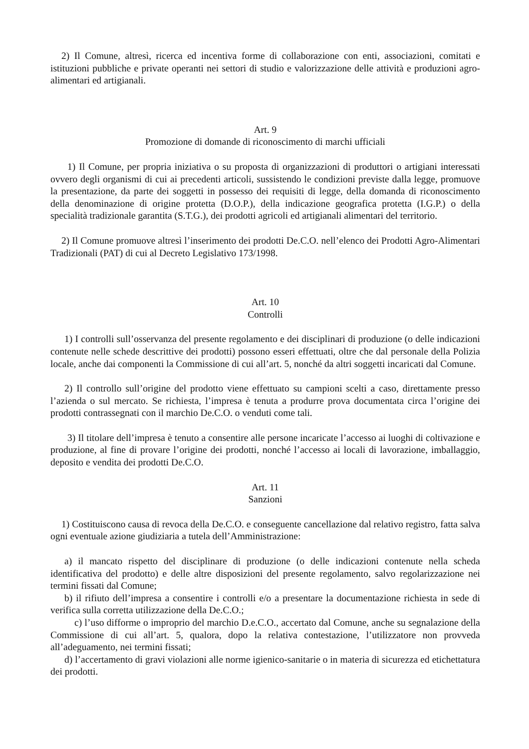2) Il Comune, altresì, ricerca ed incentiva forme di collaborazione con enti, associazioni, comitati e istituzioni pubbliche e private operanti nei settori di studio e valorizzazione delle attività e produzioni agro-alimentari ed artigianali.
Art. 9
Promozione di domande di riconoscimento di marchi ufficiali
1) Il Comune, per propria iniziativa o su proposta di organizzazioni di produttori o artigiani interessati ovvero degli organismi di cui ai precedenti articoli, sussistendo le condizioni previste dalla legge, promuove la presentazione, da parte dei soggetti in possesso dei requisiti di legge, della domanda di riconoscimento della denominazione di origine protetta (D.O.P.), della indicazione geografica protetta (I.G.P.) o della specialità tradizionale garantita (S.T.G.), dei prodotti agricoli ed artigianali alimentari del territorio.
2) Il Comune promuove altresì l’inserimento dei prodotti De.C.O. nell’elenco dei Prodotti Agro-Alimentari Tradizionali (PAT) di cui al Decreto Legislativo 173/1998.
Art. 10
Controlli
1) I controlli sull’osservanza del presente regolamento e dei disciplinari di produzione (o delle indicazioni contenute nelle schede descrittive dei prodotti) possono esseri effettuati, oltre che dal personale della Polizia locale, anche dai componenti la Commissione di cui all’art. 5, nonché da altri soggetti incaricati dal Comune.
2) Il controllo sull’origine del prodotto viene effettuato su campioni scelti a caso, direttamente presso l’azienda o sul mercato. Se richiesta, l’impresa è tenuta a produrre prova documentata circa l’origine dei prodotti contrassegnati con il marchio De.C.O. o venduti come tali.
3) Il titolare dell’impresa è tenuto a consentire alle persone incaricate l’accesso ai luoghi di coltivazione e produzione, al fine di provare l’origine dei prodotti, nonché l’accesso ai locali di lavorazione, imballaggio, deposito e vendita dei prodotti De.C.O.
Art. 11
Sanzioni
1) Costituiscono causa di revoca della De.C.O. e conseguente cancellazione dal relativo registro, fatta salva ogni eventuale azione giudiziaria a tutela dell’Amministrazione:
a) il mancato rispetto del disciplinare di produzione (o delle indicazioni contenute nella scheda identificativa del prodotto) e delle altre disposizioni del presente regolamento, salvo regolarizzazione nei termini fissati dal Comune;
b) il rifiuto dell’impresa a consentire i controlli e/o a presentare la documentazione richiesta in sede di verifica sulla corretta utilizzazione della De.C.O.;
c) l’uso difforme o improprio del marchio D.e.C.O., accertato dal Comune, anche su segnalazione della Commissione di cui all’art. 5, qualora, dopo la relativa contestazione, l’utilizzatore non provveda all’adeguamento, nei termini fissati;
d) l’accertamento di gravi violazioni alle norme igienico-sanitarie o in materia di sicurezza ed etichettatura dei prodotti.